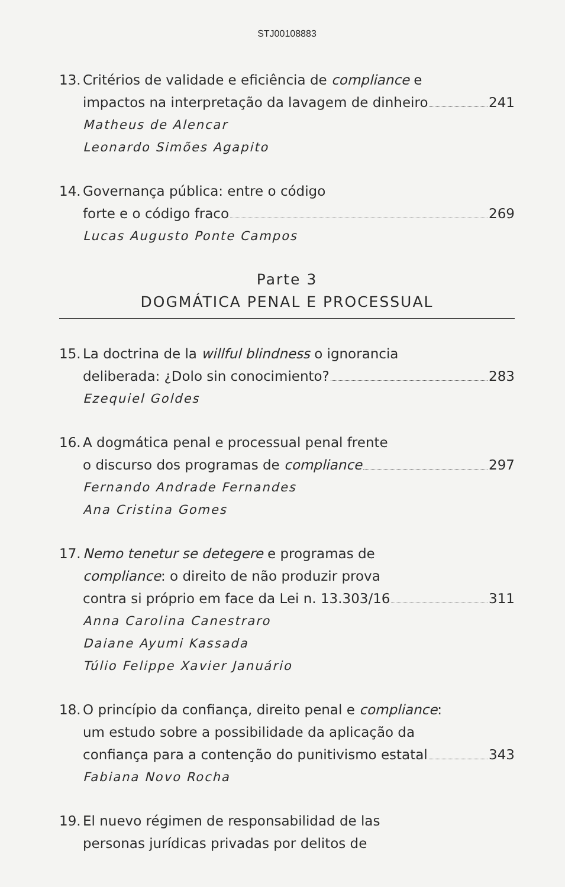STJ00108883
13.
Critérios de validade e eficiência de compliance e
impactos na interpretação da lavagem de dinheiro 241
Matheus de Alencar
Leonardo Simões Agapito
14.
Governança pública: entre o código
forte e o código fraco 269
Lucas Augusto Ponte Campos
Parte 3
DOGMÁTICA PENAL E PROCESSUAL
15.
La doctrina de la willful blindness o ignorancia
deliberada: ¿Dolo sin conocimiento? 283
Ezequiel Goldes
16.
A dogmática penal e processual penal frente
o discurso dos programas de compliance 297
Fernando Andrade Fernandes
Ana Cristina Gomes
17.
Nemo tenetur se detegere e programas de
compliance: o direito de não produzir prova
contra si próprio em face da Lei n. 13.303/16 311
Anna Carolina Canestraro
Daiane Ayumi Kassada
Túlio Felippe Xavier Januário
18.
O princípio da confiança, direito penal e compliance:
um estudo sobre a possibilidade da aplicação da
confiança para a contenção do punitivismo estatal 343
Fabiana Novo Rocha
19.
El nuevo régimen de responsabilidad de las
personas jurídicas privadas por delitos de